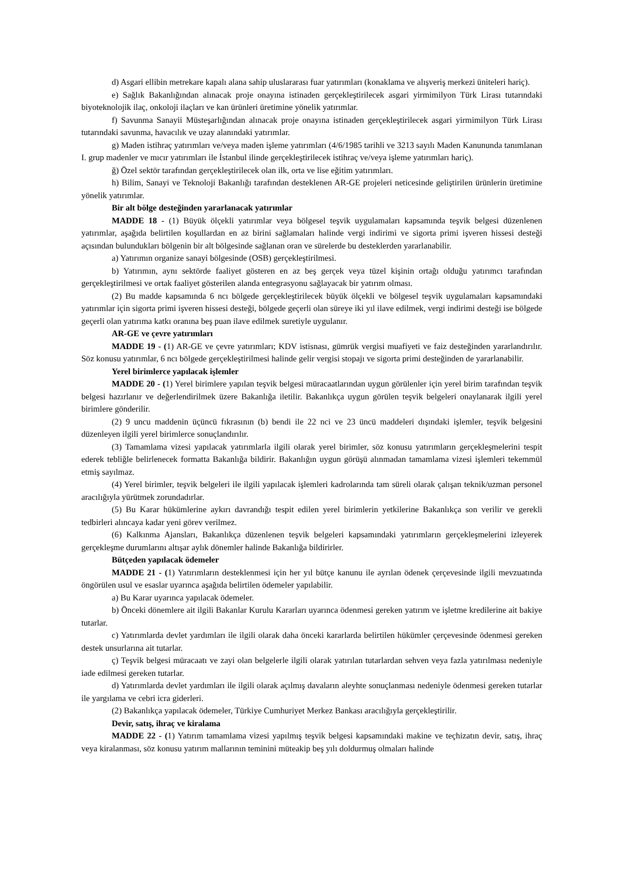d) Asgari ellibin metrekare kapalı alana sahip uluslararası fuar yatırımları (konaklama ve alışveriş merkezi üniteleri hariç).
e) Sağlık Bakanlığından alınacak proje onayına istinaden gerçekleştirilecek asgari yirmimilyon Türk Lirası tutarındaki biyoteknolojik ilaç, onkoloji ilaçları ve kan ürünleri üretimine yönelik yatırımlar.
f) Savunma Sanayii Müsteşarlığından alınacak proje onayına istinaden gerçekleştirilecek asgari yirmimilyon Türk Lirası tutarındaki savunma, havacılık ve uzay alanındaki yatırımlar.
g) Maden istihraç yatırımları ve/veya maden işleme yatırımları (4/6/1985 tarihli ve 3213 sayılı Maden Kanununda tanımlanan I. grup madenler ve mıcır yatırımları ile İstanbul ilinde gerçekleştirilecek istihraç ve/veya işleme yatırımları hariç).
ğ) Özel sektör tarafından gerçekleştirilecek olan ilk, orta ve lise eğitim yatırımları.
h) Bilim, Sanayi ve Teknoloji Bakanlığı tarafından desteklenen AR-GE projeleri neticesinde geliştirilen ürünlerin üretimine yönelik yatırımlar.
Bir alt bölge desteğinden yararlanacak yatırımlar
MADDE 18 - (1) Büyük ölçekli yatırımlar veya bölgesel teşvik uygulamaları kapsamında teşvik belgesi düzenlenen yatırımlar, aşağıda belirtilen koşullardan en az birini sağlamaları halinde vergi indirimi ve sigorta primi işveren hissesi desteği açısından bulundukları bölgenin bir alt bölgesinde sağlanan oran ve sürelerde bu desteklerden yararlanabilir.
a) Yatırımın organize sanayi bölgesinde (OSB) gerçekleştirilmesi.
b) Yatırımın, aynı sektörde faaliyet gösteren en az beş gerçek veya tüzel kişinin ortağı olduğu yatırımcı tarafından gerçekleştirilmesi ve ortak faaliyet gösterilen alanda entegrasyonu sağlayacak bir yatırım olması.
(2) Bu madde kapsamında 6 ncı bölgede gerçekleştirilecek büyük ölçekli ve bölgesel teşvik uygulamaları kapsamındaki yatırımlar için sigorta primi işveren hissesi desteği, bölgede geçerli olan süreye iki yıl ilave edilmek, vergi indirimi desteği ise bölgede geçerli olan yatırıma katkı oranına beş puan ilave edilmek suretiyle uygulanır.
AR-GE ve çevre yatırımları
MADDE 19 - (1) AR-GE ve çevre yatırımları; KDV istisnası, gümrük vergisi muafiyeti ve faiz desteğinden yararlandırılır. Söz konusu yatırımlar, 6 ncı bölgede gerçekleştirilmesi halinde gelir vergisi stopajı ve sigorta primi desteğinden de yararlanabilir.
Yerel birimlerce yapılacak işlemler
MADDE 20 - (1) Yerel birimlere yapılan teşvik belgesi müracaatlarından uygun görülenler için yerel birim tarafından teşvik belgesi hazırlanır ve değerlendirilmek üzere Bakanlığa iletilir. Bakanlıkça uygun görülen teşvik belgeleri onaylanarak ilgili yerel birimlere gönderilir.
(2) 9 uncu maddenin üçüncü fıkrasının (b) bendi ile 22 nci ve 23 üncü maddeleri dışındaki işlemler, teşvik belgesini düzenleyen ilgili yerel birimlerce sonuçlandırılır.
(3) Tamamlama vizesi yapılacak yatırımlarla ilgili olarak yerel birimler, söz konusu yatırımların gerçekleşmelerini tespit ederek tebliğle belirlenecek formatta Bakanlığa bildirir. Bakanlığın uygun görüşü alınmadan tamamlama vizesi işlemleri tekemmül etmiş sayılmaz.
(4) Yerel birimler, teşvik belgeleri ile ilgili yapılacak işlemleri kadrolarında tam süreli olarak çalışan teknik/uzman personel aracılığıyla yürütmek zorundadırlar.
(5) Bu Karar hükümlerine aykırı davrandığı tespit edilen yerel birimlerin yetkilerine Bakanlıkça son verilir ve gerekli tedbirleri alıncaya kadar yeni görev verilmez.
(6) Kalkınma Ajansları, Bakanlıkça düzenlenen teşvik belgeleri kapsamındaki yatırımların gerçekleşmelerini izleyerek gerçekleşme durumlarını altışar aylık dönemler halinde Bakanlığa bildirirler.
Bütçeden yapılacak ödemeler
MADDE 21 - (1) Yatırımların desteklenmesi için her yıl bütçe kanunu ile ayrılan ödenek çerçevesinde ilgili mevzuatında öngörülen usul ve esaslar uyarınca aşağıda belirtilen ödemeler yapılabilir.
a) Bu Karar uyarınca yapılacak ödemeler.
b) Önceki dönemlere ait ilgili Bakanlar Kurulu Kararları uyarınca ödenmesi gereken yatırım ve işletme kredilerine ait bakiye tutarlar.
c) Yatırımlarda devlet yardımları ile ilgili olarak daha önceki kararlarda belirtilen hükümler çerçevesinde ödenmesi gereken destek unsurlarına ait tutarlar.
ç) Teşvik belgesi müracaatı ve zayi olan belgelerle ilgili olarak yatırılan tutarlardan sehven veya fazla yatırılması nedeniyle iade edilmesi gereken tutarlar.
d) Yatırımlarda devlet yardımları ile ilgili olarak açılmış davaların aleyhte sonuçlanması nedeniyle ödenmesi gereken tutarlar ile yargılama ve cebri icra giderleri.
(2) Bakanlıkça yapılacak ödemeler, Türkiye Cumhuriyet Merkez Bankası aracılığıyla gerçekleştirilir.
Devir, satış, ihraç ve kiralama
MADDE 22 - (1) Yatırım tamamlama vizesi yapılmış teşvik belgesi kapsamındaki makine ve teçhizatın devir, satış, ihraç veya kiralanması, söz konusu yatırım mallarının teminini müteakip beş yılı doldurmuş olmaları halinde